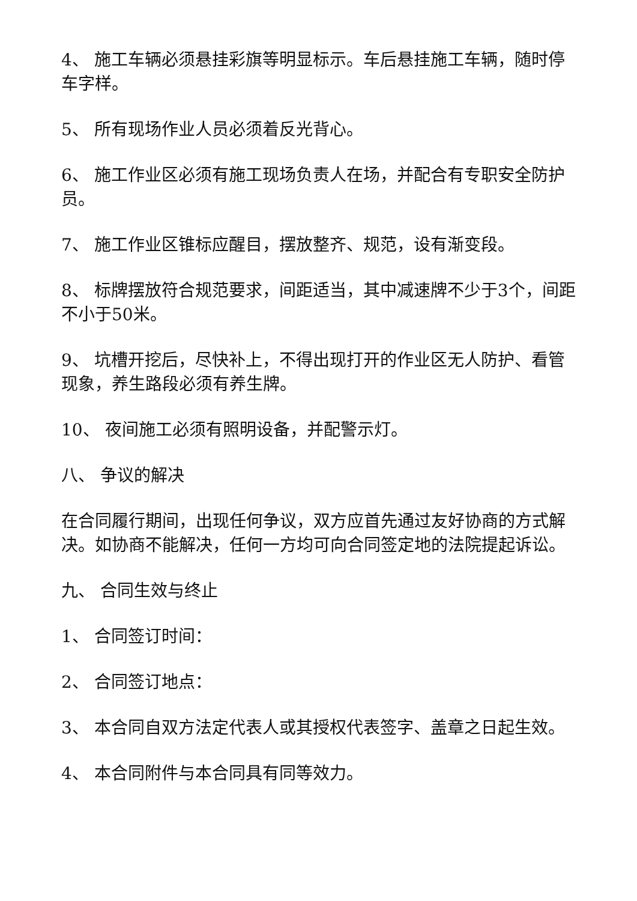4、 施工车辆必须悬挂彩旗等明显标示。车后悬挂施工车辆，随时停车字样。
5、 所有现场作业人员必须着反光背心。
6、 施工作业区必须有施工现场负责人在场，并配合有专职安全防护员。
7、 施工作业区锥标应醒目，摆放整齐、规范，设有渐变段。
8、 标牌摆放符合规范要求，间距适当，其中减速牌不少于3个，间距不小于50米。
9、 坑槽开挖后，尽快补上，不得出现打开的作业区无人防护、看管现象，养生路段必须有养生牌。
10、 夜间施工必须有照明设备，并配警示灯。
八、 争议的解决
在合同履行期间，出现任何争议，双方应首先通过友好协商的方式解决。如协商不能解决，任何一方均可向合同签定地的法院提起诉讼。
九、 合同生效与终止
1、 合同签订时间：
2、 合同签订地点：
3、 本合同自双方法定代表人或其授权代表签字、盖章之日起生效。
4、 本合同附件与本合同具有同等效力。